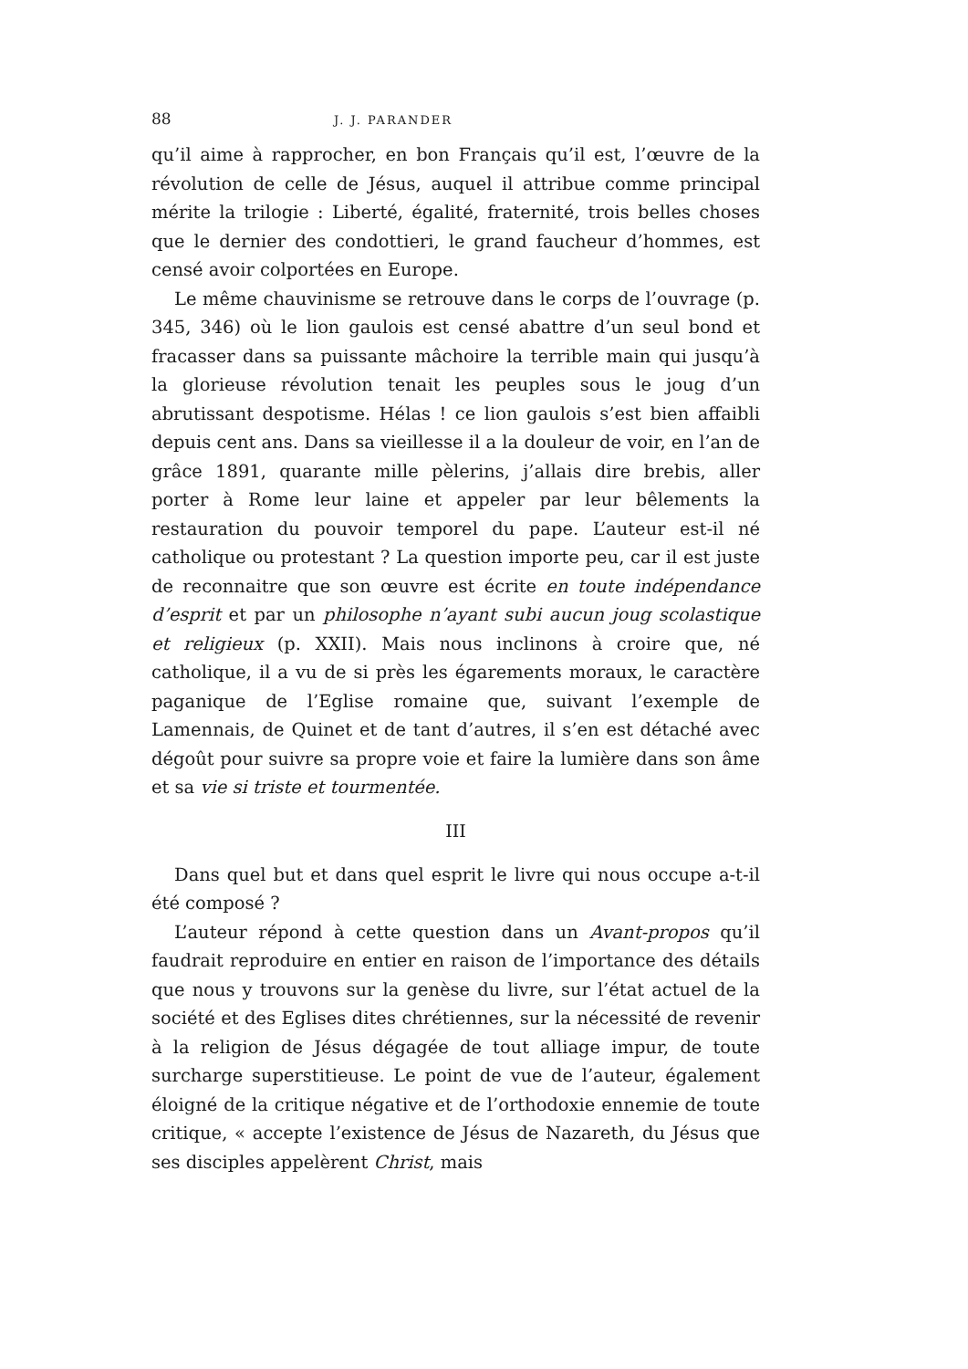88 J. J. PARANDER
qu’il aime à rapprocher, en bon Français qu’il est, l’œuvre de la révolution de celle de Jésus, auquel il attribue comme principal mérite la trilogie : Liberté, égalité, fraternité, trois belles choses que le dernier des condottieri, le grand faucheur d’hommes, est censé avoir colportées en Europe.
Le même chauvinisme se retrouve dans le corps de l’ouvrage (p. 345, 346) où le lion gaulois est censé abattre d’un seul bond et fracasser dans sa puissante mâchoire la terrible main qui jusqu’à la glorieuse révolution tenait les peuples sous le joug d’un abrutissant despotisme. Hélas ! ce lion gaulois s’est bien affaibli depuis cent ans. Dans sa vieillesse il a la douleur de voir, en l’an de grâce 1891, quarante mille pèlerins, j’allais dire brebis, aller porter à Rome leur laine et appeler par leur bêlements la restauration du pouvoir temporel du pape. L’auteur est-il né catholique ou protestant ? La question importe peu, car il est juste de reconnaitre que son œuvre est écrite en toute indépendance d’esprit et par un philosophe n’ayant subi aucun joug scolastique et religieux (p. XXII). Mais nous inclinons à croire que, né catholique, il a vu de si près les égarements moraux, le caractère paganique de l’Eglise romaine que, suivant l’exemple de Lamennais, de Quinet et de tant d’autres, il s’en est détaché avec dégoût pour suivre sa propre voie et faire la lumière dans son âme et sa vie si triste et tourmentée.
III
Dans quel but et dans quel esprit le livre qui nous occupe a-t-il été composé ?
L’auteur répond à cette question dans un Avant-propos qu’il faudrait reproduire en entier en raison de l’importance des détails que nous y trouvons sur la genèse du livre, sur l’état actuel de la société et des Eglises dites chrétiennes, sur la nécessité de revenir à la religion de Jésus dégagée de tout alliage impur, de toute surcharge superstitieuse. Le point de vue de l’auteur, également éloigné de la critique négative et de l’orthodoxie ennemie de toute critique, « accepte l’existence de Jésus de Nazareth, du Jésus que ses disciples appelèrent Christ, mais